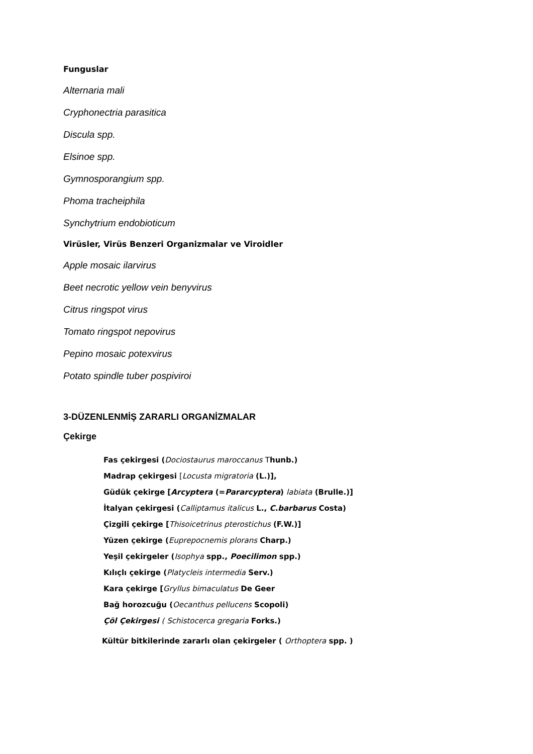Funguslar
Alternaria mali
Cryphonectria parasitica
Discula spp.
Elsinoe spp.
Gymnosporangium spp.
Phoma tracheiphila
Synchytrium endobioticum
Virüsler, Virüs Benzeri Organizmalar ve Viroidler
Apple mosaic ilarvirus
Beet necrotic yellow vein benyvirus
Citrus ringspot virus
Tomato ringspot nepovirus
Pepino mosaic potexvirus
Potato spindle tuber pospiviroi
3-DÜZENLENMİŞ ZARARLI ORGANİZMALAR
Çekirge
Fas çekirgesi (Dociostaurus maroccanus Thunb.)
Madrap çekirgesi [Locusta migratoria (L.)],
Güdük çekirge [Arcyptera (=Pararcyptera) labiata (Brulle.)]
İtalyan çekirgesi (Calliptamus italicus L., C.barbarus Costa)
Çizgili çekirge [Thisoicetrinus pterostichus (F.W.)]
Yüzen çekirge (Euprepocnemis plorans Charp.)
Yeşil çekirgeler (Isophya spp., Poecilimon spp.)
Kılıçlı çekirge (Platycleis intermedia Serv.)
Kara çekirge [Gryllus bimaculatus De Geer
Bağ horozcuğu (Oecanthus pellucens Scopoli)
Çöl Çekirgesi ( Schistocerca gregaria Forks.)
Kültür bitkilerinde zararlı olan çekirgeler ( Orthoptera spp. )